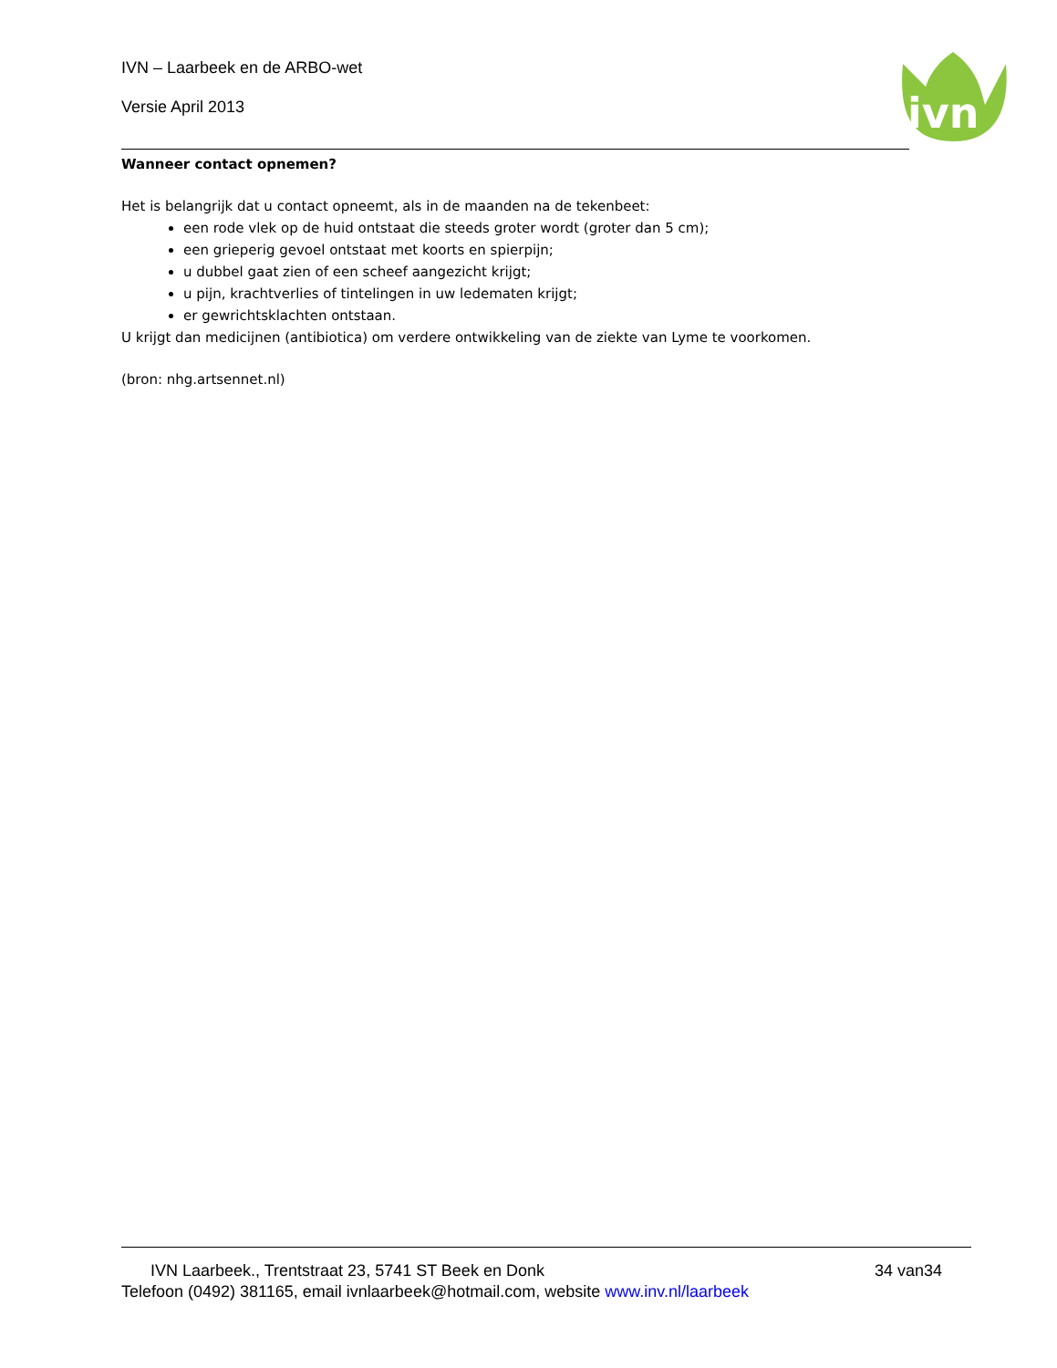IVN – Laarbeek en de ARBO-wet
Versie April 2013
ivn
Wanneer contact opnemen?
Het is belangrijk dat u contact opneemt, als in de maanden na de tekenbeet:
een rode vlek op de huid ontstaat die steeds groter wordt (groter dan 5 cm);
een grieperig gevoel ontstaat met koorts en spierpijn;
u dubbel gaat zien of een scheef aangezicht krijgt;
u pijn, krachtverlies of tintelingen in uw ledematen krijgt;
er gewrichtsklachten ontstaan.
U krijgt dan medicijnen (antibiotica) om verdere ontwikkeling van de ziekte van Lyme te voorkomen.
(bron: nhg.artsennet.nl)
IVN Laarbeek., Trentstraat 23, 5741 ST Beek en Donk 34 van34
Telefoon (0492) 381165, email ivnlaarbeek@hotmail.com, website www.inv.nl/laarbeek